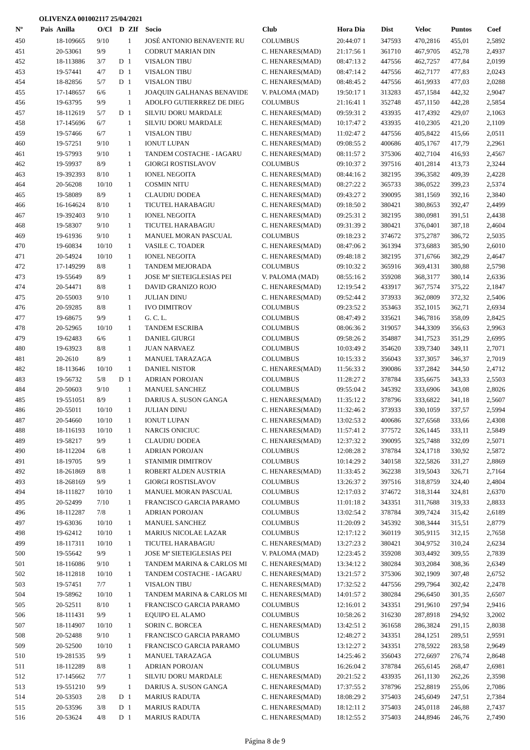OLIVENZA 001002117 25/04/2021
| Nº | Pais | Anilla | O/Cl | D | ZIf | Socio | Club | Hora Dia | Dist | Veloc | Puntos | Coef |
| --- | --- | --- | --- | --- | --- | --- | --- | --- | --- | --- | --- | --- |
| 450 | | 18-109665 | 9/10 | | 1 | JOSÉ ANTONIO BENAVENTE RU | COLUMBUS | 20:44:07 1 | 347593 | 470,2816 | 455,01 | 2,5892 |
| 451 | | 20-53061 | 9/9 | | 1 | CODRUT MARIAN DIN | C. HENARES(MAD) | 21:17:56 1 | 361710 | 467,9705 | 452,78 | 2,4937 |
| 452 | | 18-113886 | 3/7 | D | 1 | VISALON TIBU | C. HENARES(MAD) | 08:47:13 2 | 447556 | 462,7257 | 477,84 | 2,0199 |
| 453 | | 19-57441 | 4/7 | D | 1 | VISALON TIBU | C. HENARES(MAD) | 08:47:14 2 | 447556 | 462,7177 | 477,83 | 2,0243 |
| 454 | | 18-82856 | 5/7 | D | 1 | VISALON TIBU | C. HENARES(MAD) | 08:48:45 2 | 447556 | 461,9933 | 477,03 | 2,0288 |
| 455 | | 17-148657 | 6/6 | | 1 | JOAQUIN GALHANAS BENAVIDE | V. PALOMA (MAD) | 19:50:17 1 | 313283 | 457,1584 | 442,32 | 2,9047 |
| 456 | | 19-63795 | 9/9 | | 1 | ADOLFO GUTIERRREZ DE DIEG | COLUMBUS | 21:16:41 1 | 352748 | 457,1150 | 442,28 | 2,5854 |
| 457 | | 18-112619 | 5/7 | D | 1 | SILVIU DORU MARDALE | C. HENARES(MAD) | 09:59:31 2 | 433935 | 417,4392 | 429,07 | 2,1063 |
| 458 | | 17-145696 | 6/7 | | 1 | SILVIU DORU MARDALE | C. HENARES(MAD) | 10:17:47 2 | 433935 | 410,2305 | 421,20 | 2,1109 |
| 459 | | 19-57466 | 6/7 | | 1 | VISALON TIBU | C. HENARES(MAD) | 11:02:47 2 | 447556 | 405,8422 | 415,66 | 2,0511 |
| 460 | | 19-57251 | 9/10 | | 1 | IONUT LUPAN | C. HENARES(MAD) | 09:08:55 2 | 400686 | 405,1767 | 417,79 | 2,2961 |
| 461 | | 19-57993 | 9/10 | | 1 | TANDEM COSTACHE - IAGARU | C. HENARES(MAD) | 08:11:57 2 | 375306 | 402,7104 | 416,93 | 2,4567 |
| 462 | | 19-59937 | 8/9 | | 1 | GIORGI ROSTISLAVOV | COLUMBUS | 09:10:37 2 | 397516 | 401,2814 | 413,73 | 2,3244 |
| 463 | | 19-392393 | 8/10 | | 1 | IONEL NEGOITA | C. HENARES(MAD) | 08:44:16 2 | 382195 | 396,3582 | 409,39 | 2,4228 |
| 464 | | 20-56208 | 10/10 | | 1 | COSMIN NITU | C. HENARES(MAD) | 08:27:22 2 | 365733 | 386,0522 | 399,23 | 2,5374 |
| 465 | | 19-58089 | 8/9 | | 1 | CLAUDIU DODEA | C. HENARES(MAD) | 09:43:27 2 | 390095 | 381,1569 | 392,16 | 2,3840 |
| 466 | | 16-164624 | 8/10 | | 1 | TICUTEL HARABAGIU | C. HENARES(MAD) | 09:18:50 2 | 380421 | 380,8653 | 392,47 | 2,4499 |
| 467 | | 19-392403 | 9/10 | | 1 | IONEL NEGOITA | C. HENARES(MAD) | 09:25:31 2 | 382195 | 380,0981 | 391,51 | 2,4438 |
| 468 | | 19-58307 | 9/10 | | 1 | TICUTEL HARABAGIU | C. HENARES(MAD) | 09:31:39 2 | 380421 | 376,0401 | 387,18 | 2,4604 |
| 469 | | 19-61936 | 9/10 | | 1 | MANUEL MORAN PASCUAL | COLUMBUS | 09:18:23 2 | 374672 | 375,2787 | 386,72 | 2,5035 |
| 470 | | 19-60834 | 10/10 | | 1 | VASILE C. TOADER | C. HENARES(MAD) | 08:47:06 2 | 361394 | 373,6883 | 385,90 | 2,6010 |
| 471 | | 20-54924 | 10/10 | | 1 | IONEL NEGOITA | C. HENARES(MAD) | 09:48:18 2 | 382195 | 371,6766 | 382,29 | 2,4647 |
| 472 | | 17-149299 | 8/8 | | 1 | TANDEM MEJORADA | COLUMBUS | 09:10:32 2 | 365916 | 369,4131 | 380,88 | 2,5798 |
| 473 | | 19-55649 | 8/9 | | 1 | JOSE Mª SIETEIGLESIAS PEI | V. PALOMA (MAD) | 08:55:16 2 | 359208 | 368,3177 | 380,14 | 2,6336 |
| 474 | | 20-54471 | 8/8 | | 1 | DAVID GRANIZO ROJO | C. HENARES(MAD) | 12:19:54 2 | 433917 | 367,7574 | 375,22 | 2,1847 |
| 475 | | 20-55003 | 9/10 | | 1 | JULIAN DINU | C. HENARES(MAD) | 09:52:44 2 | 373933 | 362,0809 | 372,32 | 2,5406 |
| 476 | | 20-59285 | 8/8 | | 1 | IVO DIMITROV | COLUMBUS | 09:23:52 2 | 353463 | 352,1015 | 362,71 | 2,6934 |
| 477 | | 19-68675 | 9/9 | | 1 | G. C. L. | COLUMBUS | 08:47:49 2 | 335621 | 346,7816 | 358,09 | 2,8425 |
| 478 | | 20-52965 | 10/10 | | 1 | TANDEM ESCRIBA | COLUMBUS | 08:06:36 2 | 319057 | 344,3309 | 356,63 | 2,9963 |
| 479 | | 19-62483 | 6/6 | | 1 | DANIEL GIURGI | COLUMBUS | 09:58:26 2 | 354887 | 341,7523 | 351,29 | 2,6995 |
| 480 | | 19-63923 | 8/8 | | 1 | JUAN NARVAEZ | COLUMBUS | 10:03:49 2 | 354620 | 339,7340 | 349,11 | 2,7071 |
| 481 | | 20-2610 | 8/9 | | 1 | MANUEL TARAZAGA | COLUMBUS | 10:15:33 2 | 356043 | 337,3057 | 346,37 | 2,7019 |
| 482 | | 18-113646 | 10/10 | | 1 | DANIEL NISTOR | C. HENARES(MAD) | 11:56:33 2 | 390086 | 337,2842 | 344,50 | 2,4712 |
| 483 | | 19-56732 | 5/8 | D | 1 | ADRIAN POROJAN | COLUMBUS | 11:28:27 2 | 378784 | 335,6675 | 343,33 | 2,5503 |
| 484 | | 20-50603 | 9/10 | | 1 | MANUEL SANCHEZ | COLUMBUS | 09:55:04 2 | 345392 | 333,6906 | 343,08 | 2,8026 |
| 485 | | 19-551051 | 8/9 | | 1 | DARIUS A. SUSON GANGA | C. HENARES(MAD) | 11:35:12 2 | 378796 | 333,6822 | 341,18 | 2,5607 |
| 486 | | 20-55011 | 10/10 | | 1 | JULIAN DINU | C. HENARES(MAD) | 11:32:46 2 | 373933 | 330,1059 | 337,57 | 2,5994 |
| 487 | | 20-54660 | 10/10 | | 1 | IONUT LUPAN | C. HENARES(MAD) | 13:02:53 2 | 400686 | 327,6568 | 333,66 | 2,4308 |
| 488 | | 18-116193 | 10/10 | | 1 | NARCIS ONICIUC | C. HENARES(MAD) | 11:57:41 2 | 377572 | 326,1445 | 333,11 | 2,5849 |
| 489 | | 19-58217 | 9/9 | | 1 | CLAUDIU DODEA | C. HENARES(MAD) | 12:37:32 2 | 390095 | 325,7488 | 332,09 | 2,5071 |
| 490 | | 18-112204 | 6/8 | | 1 | ADRIAN POROJAN | COLUMBUS | 12:08:28 2 | 378784 | 324,1718 | 330,92 | 2,5872 |
| 491 | | 18-19705 | 9/9 | | 1 | STANIMIR DIMITROV | COLUMBUS | 10:14:29 2 | 340158 | 322,5826 | 331,27 | 2,8869 |
| 492 | | 18-261869 | 8/8 | | 1 | ROBERT ALDEN AUSTRIA | C. HENARES(MAD) | 11:33:45 2 | 362238 | 319,5043 | 326,71 | 2,7164 |
| 493 | | 18-268169 | 9/9 | | 1 | GIORGI ROSTISLAVOV | COLUMBUS | 13:26:37 2 | 397516 | 318,8759 | 324,40 | 2,4804 |
| 494 | | 18-111827 | 10/10 | | 1 | MANUEL MORAN PASCUAL | COLUMBUS | 12:17:03 2 | 374672 | 318,3144 | 324,81 | 2,6370 |
| 495 | | 20-52499 | 7/10 | | 1 | FRANCISCO GARCIA PARAMO | COLUMBUS | 11:01:18 2 | 343351 | 311,7688 | 319,33 | 2,8833 |
| 496 | | 18-112287 | 7/8 | | 1 | ADRIAN POROJAN | COLUMBUS | 13:02:54 2 | 378784 | 309,7424 | 315,42 | 2,6189 |
| 497 | | 19-63036 | 10/10 | | 1 | MANUEL SANCHEZ | COLUMBUS | 11:20:09 2 | 345392 | 308,3444 | 315,51 | 2,8779 |
| 498 | | 19-62412 | 10/10 | | 1 | MARIUS NICOLAE LAZAR | COLUMBUS | 12:17:12 2 | 360119 | 305,9115 | 312,15 | 2,7658 |
| 499 | | 18-117311 | 10/10 | | 1 | TICUTEL HARABAGIU | C. HENARES(MAD) | 13:27:23 2 | 380421 | 304,9752 | 310,24 | 2,6234 |
| 500 | | 19-55642 | 9/9 | | 1 | JOSE Mª SIETEIGLESIAS PEI | V. PALOMA (MAD) | 12:23:45 2 | 359208 | 303,4492 | 309,55 | 2,7839 |
| 501 | | 18-116086 | 9/10 | | 1 | TANDEM MARINA & CARLOS MI | C. HENARES(MAD) | 13:34:12 2 | 380284 | 303,2084 | 308,36 | 2,6349 |
| 502 | | 18-112818 | 10/10 | | 1 | TANDEM COSTACHE - IAGARU | C. HENARES(MAD) | 13:21:57 2 | 375306 | 302,1909 | 307,48 | 2,6752 |
| 503 | | 19-57451 | 7/7 | | 1 | VISALON TIBU | C. HENARES(MAD) | 17:32:52 2 | 447556 | 299,7964 | 302,42 | 2,2478 |
| 504 | | 19-58962 | 10/10 | | 1 | TANDEM MARINA & CARLOS MI | C. HENARES(MAD) | 14:01:57 2 | 380284 | 296,6450 | 301,35 | 2,6507 |
| 505 | | 20-52511 | 8/10 | | 1 | FRANCISCO GARCIA PARAMO | COLUMBUS | 12:16:01 2 | 343351 | 291,9610 | 297,94 | 2,9416 |
| 506 | | 18-111431 | 9/9 | | 1 | EQUIPO EL ALAMO | COLUMBUS | 10:58:26 2 | 316230 | 287,8918 | 294,92 | 3,2002 |
| 507 | | 18-114907 | 10/10 | | 1 | SORIN C. BORCEA | C. HENARES(MAD) | 13:42:51 2 | 361658 | 286,3824 | 291,15 | 2,8038 |
| 508 | | 20-52488 | 9/10 | | 1 | FRANCISCO GARCIA PARAMO | COLUMBUS | 12:48:27 2 | 343351 | 284,1251 | 289,51 | 2,9591 |
| 509 | | 20-52500 | 10/10 | | 1 | FRANCISCO GARCIA PARAMO | COLUMBUS | 13:12:27 2 | 343351 | 278,5922 | 283,58 | 2,9649 |
| 510 | | 19-281535 | 9/9 | | 1 | MANUEL TARAZAGA | COLUMBUS | 14:25:46 2 | 356043 | 272,6697 | 276,74 | 2,8648 |
| 511 | | 18-112289 | 8/8 | | 1 | ADRIAN POROJAN | COLUMBUS | 16:26:04 2 | 378784 | 265,6145 | 268,47 | 2,6981 |
| 512 | | 17-145662 | 7/7 | | 1 | SILVIU DORU MARDALE | C. HENARES(MAD) | 20:21:52 2 | 433935 | 261,1130 | 262,26 | 2,3598 |
| 513 | | 19-551210 | 9/9 | | 1 | DARIUS A. SUSON GANGA | C. HENARES(MAD) | 17:37:55 2 | 378796 | 252,8819 | 255,06 | 2,7086 |
| 514 | | 20-53503 | 2/8 | D | 1 | MARIUS RADUTA | C. HENARES(MAD) | 18:08:29 2 | 375403 | 245,6049 | 247,51 | 2,7384 |
| 515 | | 20-53596 | 3/8 | D | 1 | MARIUS RADUTA | C. HENARES(MAD) | 18:12:11 2 | 375403 | 245,0118 | 246,88 | 2,7437 |
| 516 | | 20-53624 | 4/8 | D | 1 | MARIUS RADUTA | C. HENARES(MAD) | 18:12:55 2 | 375403 | 244,8946 | 246,76 | 2,7490 |
Página 8 de 9